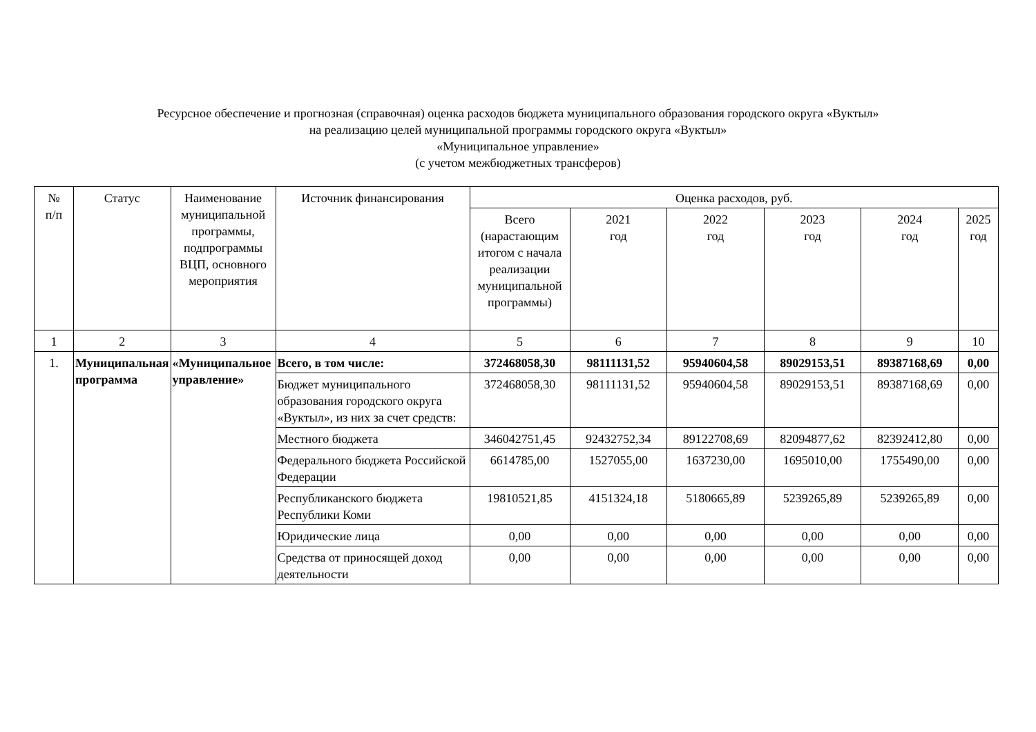Ресурсное обеспечение и прогнозная (справочная) оценка расходов бюджета муниципального образования городского округа «Вуктыл»
на реализацию целей муниципальной программы городского округа «Вуктыл»
«Муниципальное управление»
(с учетом межбюджетных трансферов)
| № п/п | Статус | Наименование муниципальной программы, подпрограммы ВЦП, основного мероприятия | Источник финансирования | Оценка расходов, руб. | | | | | |
| --- | --- | --- | --- | --- | --- | --- | --- | --- | --- |
| | | | | Всего (нарастающим итогом с начала реализации муниципальной программы) | 2021 год | 2022 год | 2023 год | 2024 год | 2025 год |
| 1 | 2 | 3 | 4 | 5 | 6 | 7 | 8 | 9 | 10 |
| 1. | Муниципальная программа | «Муниципальное управление» | Всего, в том числе: | 372468058,30 | 98111131,52 | 95940604,58 | 89029153,51 | 89387168,69 | 0,00 |
| | | | Бюджет муниципального образования городского округа «Вуктыл», из них за счет средств: | 372468058,30 | 98111131,52 | 95940604,58 | 89029153,51 | 89387168,69 | 0,00 |
| | | | Местного бюджета | 346042751,45 | 92432752,34 | 89122708,69 | 82094877,62 | 82392412,80 | 0,00 |
| | | | Федерального бюджета Российской Федерации | 6614785,00 | 1527055,00 | 1637230,00 | 1695010,00 | 1755490,00 | 0,00 |
| | | | Республиканского бюджета Республики Коми | 19810521,85 | 4151324,18 | 5180665,89 | 5239265,89 | 5239265,89 | 0,00 |
| | | | Юридические лица | 0,00 | 0,00 | 0,00 | 0,00 | 0,00 | 0,00 |
| | | | Средства от приносящей доход деятельности | 0,00 | 0,00 | 0,00 | 0,00 | 0,00 | 0,00 |